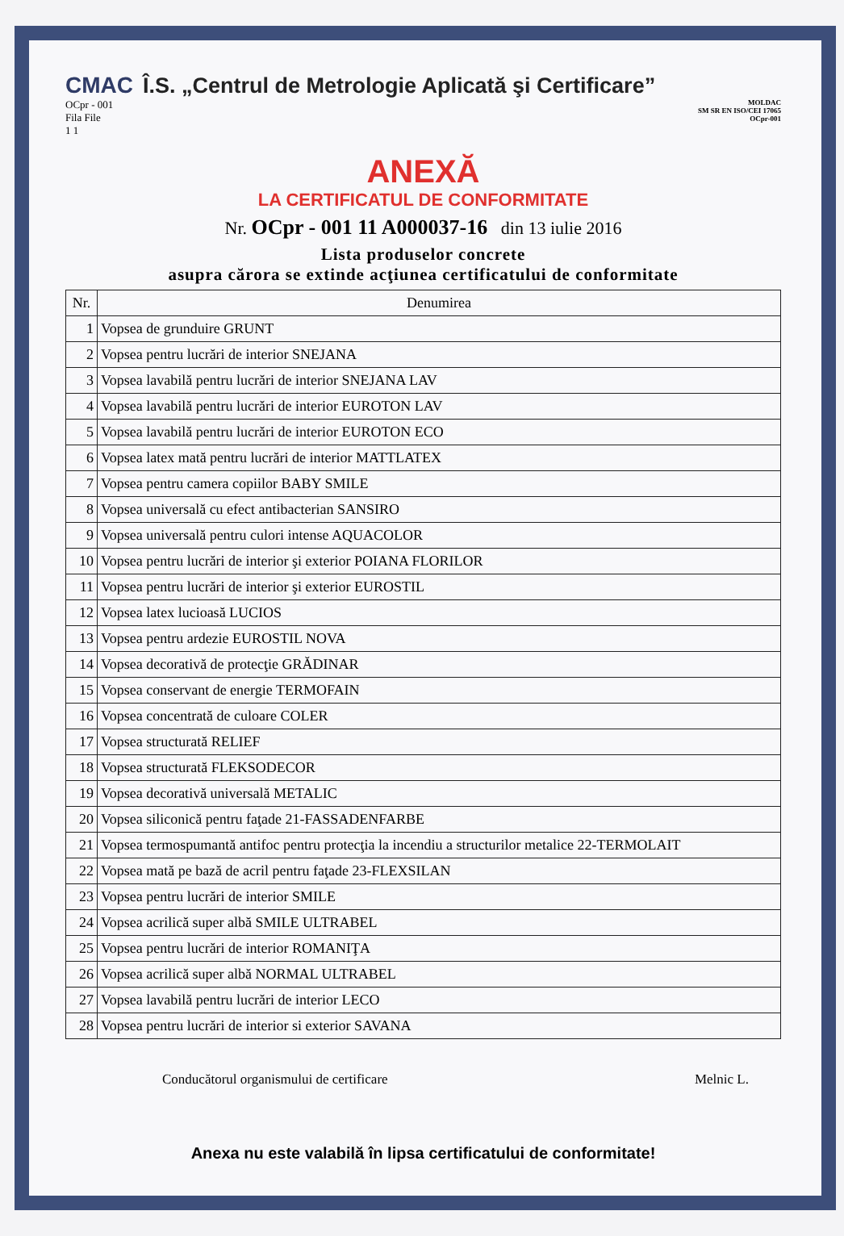CMAC Î.S. „Centrul de Metrologie Aplicată şi Certificare”
OCpr - 001
Fila File
1 1
MOLDAC
SM SR EN ISO/CEI 17065
OCpr-001
ANEXĂ
LA CERTIFICATUL DE CONFORMITATE
Nr. OCpr - 001 11 A000037-16 din 13 iulie 2016
Lista produselor concrete
asupra cărora se extinde acţiunea certificatului de conformitate
| Nr. | Denumirea |
| --- | --- |
| 1 | Vopsea de grunduire GRUNT |
| 2 | Vopsea pentru lucrări de interior SNEJANA |
| 3 | Vopsea lavabilă pentru lucrări de interior SNEJANA LAV |
| 4 | Vopsea lavabilă pentru lucrări de interior EUROTON LAV |
| 5 | Vopsea lavabilă pentru lucrări de interior EUROTON ECO |
| 6 | Vopsea latex mată pentru lucrări de interior MATTLATEX |
| 7 | Vopsea pentru camera copiilor BABY SMILE |
| 8 | Vopsea universală cu efect antibacterian SANSIRO |
| 9 | Vopsea universală pentru culori intense AQUACOLOR |
| 10 | Vopsea pentru lucrări de interior şi exterior POIANA FLORILOR |
| 11 | Vopsea pentru lucrări de interior şi exterior EUROSTIL |
| 12 | Vopsea latex lucioasă LUCIOS |
| 13 | Vopsea pentru ardezie EUROSTIL NOVA |
| 14 | Vopsea decorativă de protecţie GRĂDINAR |
| 15 | Vopsea conservant de energie TERMOFAIN |
| 16 | Vopsea concentrată de culoare COLER |
| 17 | Vopsea structurată RELIEF |
| 18 | Vopsea structurată FLEKSODECOR |
| 19 | Vopsea decorativă universală METALIC |
| 20 | Vopsea siliconică pentru faţade 21-FASSADENFARBE |
| 21 | Vopsea termospumantă antifoc pentru protecţia la incendiu a structurilor metalice 22-TERMOLAIT |
| 22 | Vopsea mată pe bază de acril pentru faţade 23-FLEXSILAN |
| 23 | Vopsea pentru lucrări de interior SMILE |
| 24 | Vopsea acrilică super albă SMILE ULTRABEL |
| 25 | Vopsea pentru lucrări de interior ROMANIŢA |
| 26 | Vopsea acrilică super albă NORMAL ULTRABEL |
| 27 | Vopsea lavabilă pentru lucrări de interior LECO |
| 28 | Vopsea pentru lucrări de interior si exterior SAVANA |
Conducătorul organismului de certificare Melnic L.
Anexa nu este valabilă în lipsa certificatului de conformitate!